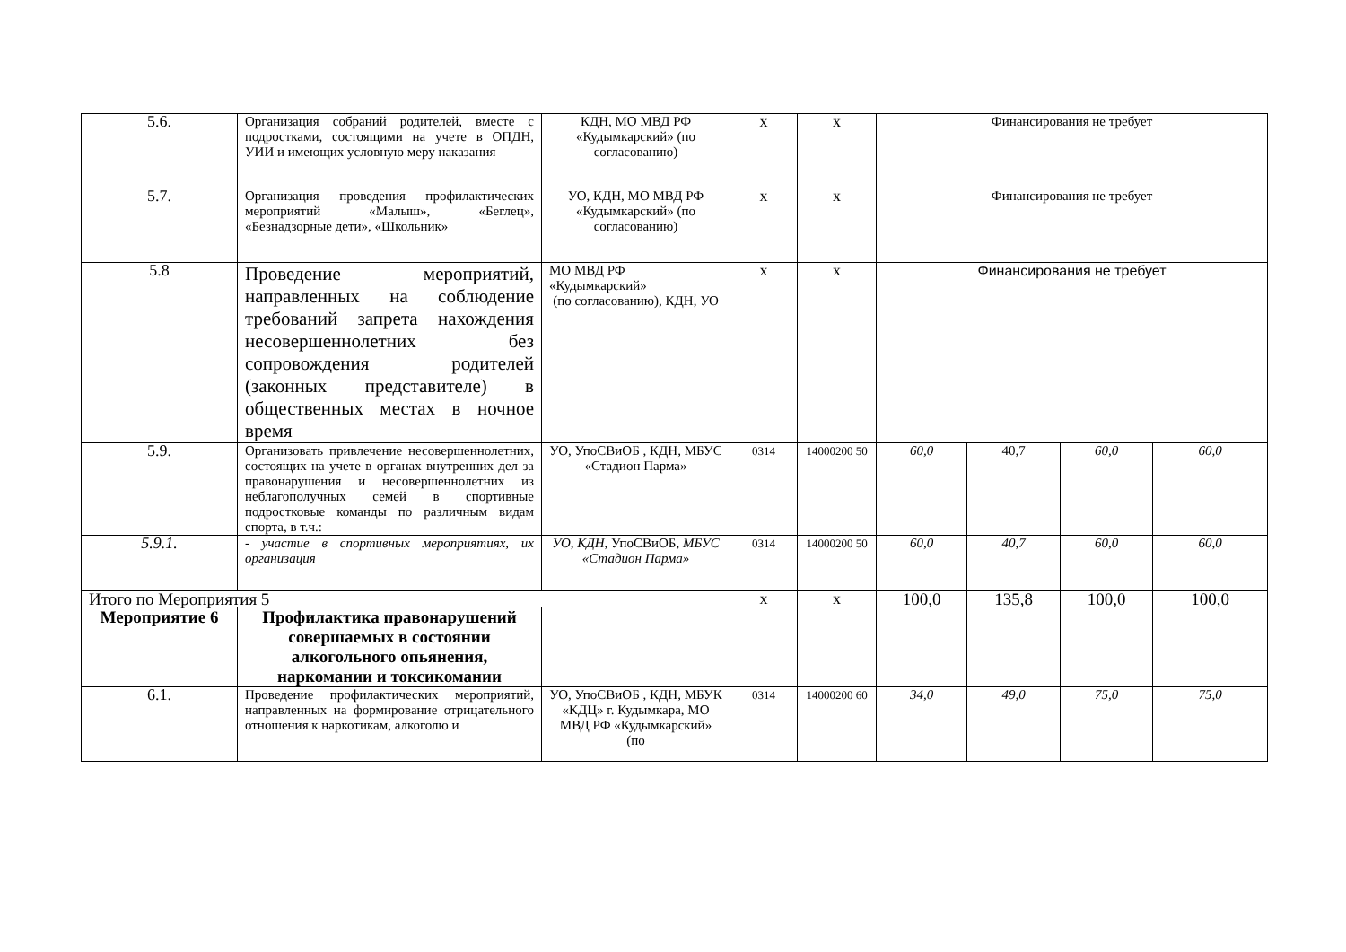| 5.6. | Организация собраний родителей, вместе с подростками, состоящими на учете в ОПДН, УИИ и имеющих условную меру наказания | КДН, МО МВД РФ «Кудымкарский» (по согласованию) | х | х | Финансирования не требует | | | |
| 5.7. | Организация проведения профилактических мероприятий «Малыш», «Беглец», «Безнадзорные дети», «Школьник» | УО, КДН, МО МВД РФ «Кудымкарский» (по согласованию) | х | х | Финансирования не требует | | | |
| 5.8 | Проведение мероприятий, направленных на соблюдение требований запрета нахождения несовершеннолетних без сопровождения родителей (законных представителе) в общественных местах в ночное время | МО МВД РФ «Кудымкарский» (по согласованию), КДН, УО | х | х | Финансирования не требует | | | |
| 5.9. | Организовать привлечение несовершеннолетних, состоящих на учете в органах внутренних дел за правонарушения и несовершеннолетних из неблагополучных семей в спортивные подростковые команды по различным видам спорта, в т.ч.: | УО, УпоСВиОБ , КДН, МБУС «Стадион Парма» | 0314 | 14000200 50 | 60,0 | 40,7 | 60,0 | 60,0 |
| 5.9.1. | - участие в спортивных мероприятиях, их организация | УО, КДН, УпоСВиОБ, МБУС «Стадион Парма» | 0314 | 14000200 50 | 60,0 | 40,7 | 60,0 | 60,0 |
| Итого по Мероприятия 5 | | | х | х | 100,0 | 135,8 | 100,0 | 100,0 |
| Мероприятие 6 | Профилактика правонарушений совершаемых в состоянии алкогольного опьянения, наркомании и токсикомании | | | | | | | |
| 6.1. | Проведение профилактических мероприятий, направленных на формирование отрицательного отношения к наркотикам, алкоголю и | УО, УпоСВиОБ , КДН, МБУК «КДЦ» г. Кудымкара, МО МВД РФ «Кудымкарский» (по | 0314 | 14000200 60 | 34,0 | 49,0 | 75,0 | 75,0 |